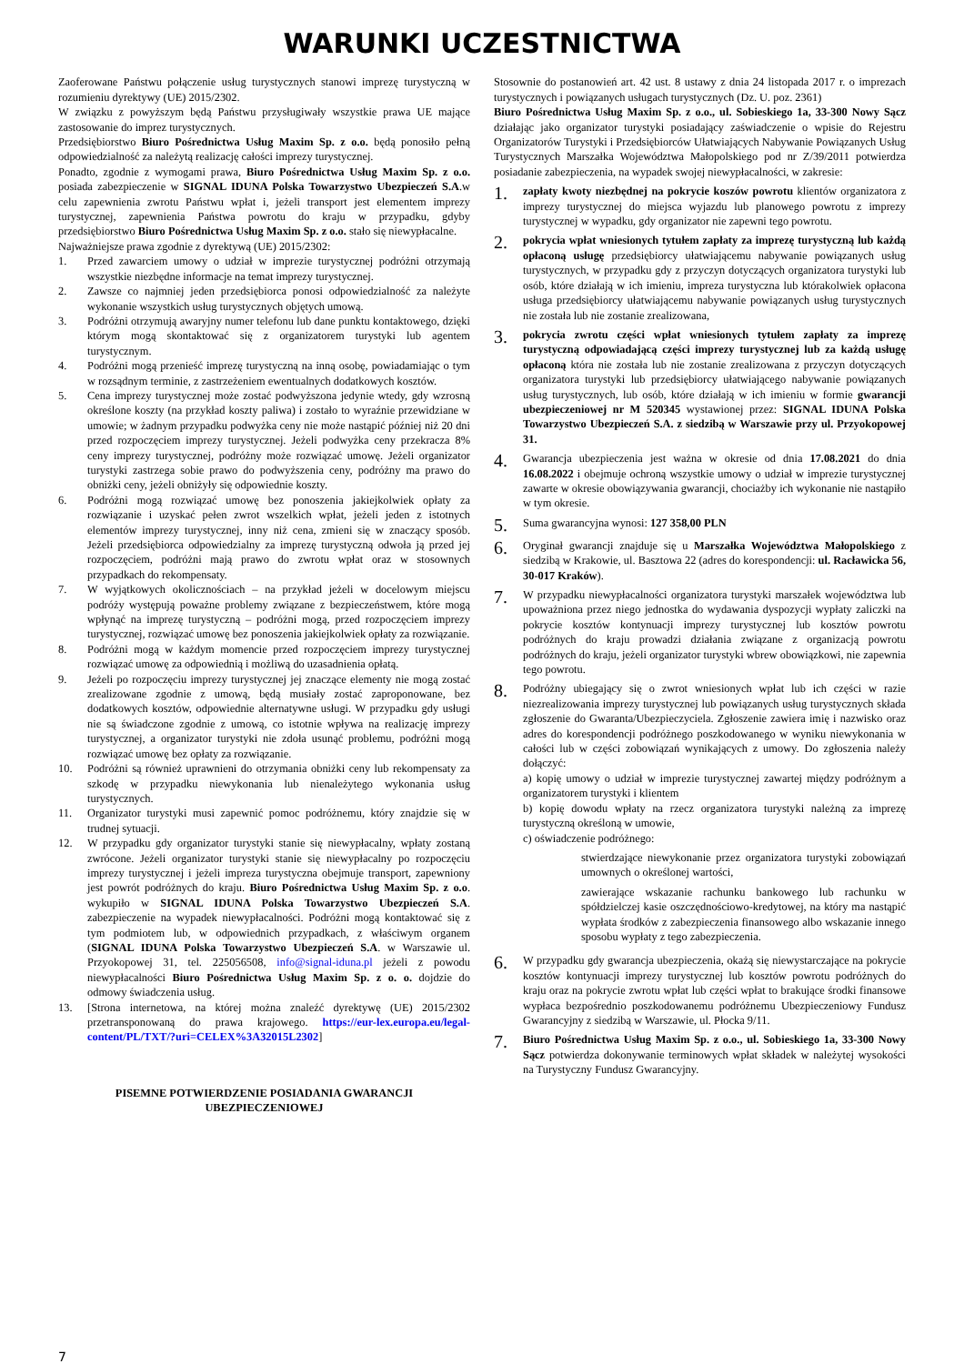WARUNKI UCZESTNICTWA
Zaoferowane Państwu połączenie usług turystycznych stanowi imprezę turystyczną w rozumieniu dyrektywy (UE) 2015/2302.
W związku z powyższym będą Państwu przysługiwały wszystkie prawa UE mające zastosowanie do imprez turystycznych.
Przedsiębiorstwo Biuro Pośrednictwa Usług Maxim Sp. z o.o. będą ponosiło pełną odpowiedzialność za należytą realizację całości imprezy turystycznej.
Ponadto, zgodnie z wymogami prawa, Biuro Pośrednictwa Usług Maxim Sp. z o.o. posiada zabezpieczenie w SIGNAL IDUNA Polska Towarzystwo Ubezpieczeń S.A.w celu zapewnienia zwrotu Państwu wpłat i, jeżeli transport jest elementem imprezy turystycznej, zapewnienia Państwa powrotu do kraju w przypadku, gdyby przedsiębiorstwo Biuro Pośrednictwa Usług Maxim Sp. z o.o. stało się niewypłacalne.
Najważniejsze prawa zgodnie z dyrektywą (UE) 2015/2302:
1. Przed zawarciem umowy o udział w imprezie turystycznej podróżni otrzymają wszystkie niezbędne informacje na temat imprezy turystycznej.
2. Zawsze co najmniej jeden przedsiębiorca ponosi odpowiedzialność za należyte wykonanie wszystkich usług turystycznych objętych umową.
3. Podróżni otrzymują awaryjny numer telefonu lub dane punktu kontaktowego, dzięki którym mogą skontaktować się z organizatorem turystyki lub agentem turystycznym.
4. Podróżni mogą przenieść imprezę turystyczną na inną osobę, powiadamiając o tym w rozsądnym terminie, z zastrzeżeniem ewentualnych dodatkowych kosztów.
5. Cena imprezy turystycznej może zostać podwyższona jedynie wtedy, gdy wzrosną określone koszty (na przykład koszty paliwa) i zostało to wyraźnie przewidziane w umowie; w żadnym przypadku podwyżka ceny nie może nastąpić później niż 20 dni przed rozpoczęciem imprezy turystycznej. Jeżeli podwyżka ceny przekracza 8% ceny imprezy turystycznej, podróżny może rozwiązać umowę. Jeżeli organizator turystyki zastrzega sobie prawo do podwyższenia ceny, podróżny ma prawo do obniżki ceny, jeżeli obniżyły się odpowiednie koszty.
6. Podróżni mogą rozwiązać umowę bez ponoszenia jakiejkolwiek opłaty za rozwiązanie i uzyskać pełen zwrot wszelkich wpłat, jeżeli jeden z istotnych elementów imprezy turystycznej, inny niż cena, zmieni się w znaczący sposób. Jeżeli przedsiębiorca odpowiedzialny za imprezę turystyczną odwoła ją przed jej rozpoczęciem, podróżni mają prawo do zwrotu wpłat oraz w stosownych przypadkach do rekompensaty.
7. W wyjątkowych okolicznościach – na przykład jeżeli w docelowym miejscu podróży występują poważne problemy związane z bezpieczeństwem, które mogą wpłynąć na imprezę turystyczną – podróżni mogą, przed rozpoczęciem imprezy turystycznej, rozwiązać umowę bez ponoszenia jakiejkolwiek opłaty za rozwiązanie.
8. Podróżni mogą w każdym momencie przed rozpoczęciem imprezy turystycznej rozwiązać umowę za odpowiednią i możliwą do uzasadnienia opłatą.
9. Jeżeli po rozpoczęciu imprezy turystycznej jej znaczące elementy nie mogą zostać zrealizowane zgodnie z umową, będą musiały zostać zaproponowane, bez dodatkowych kosztów, odpowiednie alternatywne usługi. W przypadku gdy usługi nie są świadczone zgodnie z umową, co istotnie wpływa na realizację imprezy turystycznej, a organizator turystyki nie zdoła usunąć problemu, podróżni mogą rozwiązać umowę bez opłaty za rozwiązanie.
10. Podróżni są również uprawnieni do otrzymania obniżki ceny lub rekompensaty za szkodę w przypadku niewykonania lub nienależytego wykonania usług turystycznych.
11. Organizator turystyki musi zapewnić pomoc podróżnemu, który znajdzie się w trudnej sytuacji.
12. W przypadku gdy organizator turystyki stanie się niewypłacalny, wpłaty zostaną zwrócone. Jeżeli organizator turystyki stanie się niewypłacalny po rozpoczęciu imprezy turystycznej i jeżeli impreza turystyczna obejmuje transport, zapewniony jest powrót podróżnych do kraju. Biuro Pośrednictwa Usług Maxim Sp. z o.o. wykupiło w SIGNAL IDUNA Polska Towarzystwo Ubezpieczeń S.A. zabezpieczenie na wypadek niewypłacalności. Podróżni mogą kontaktować się z tym podmiotem lub, w odpowiednich przypadkach, z właściwym organem (SIGNAL IDUNA Polska Towarzystwo Ubezpieczeń S.A. w Warszawie ul. Przyokopowej 31, tel. 225056508, info@signal-iduna.pl jeżeli z powodu niewypłacalności Biuro Pośrednictwa Usług Maxim Sp. z o. o. dojdzie do odmowy świadczenia usług.
13. [Strona internetowa, na której można znaleźć dyrektywę (UE) 2015/2302 przetransponowaną do prawa krajowego. https://eur-lex.europa.eu/legal-content/PL/TXT/?uri=CELEX%3A32015L2302]
PISEMNE POTWIERDZENIE POSIADANIA GWARANCJI
UBEZPIECZENIOWEJ
Stosownie do postanowień art. 42 ust. 8 ustawy z dnia 24 listopada 2017 r. o imprezach turystycznych i powiązanych usługach turystycznych (Dz. U. poz. 2361)
Biuro Pośrednictwa Usług Maxim Sp. z o.o., ul. Sobieskiego 1a, 33-300 Nowy Sącz działając jako organizator turystyki posiadający zaświadczenie o wpisie do Rejestru Organizatorów Turystyki i Przedsiębiorców Ułatwiających Nabywanie Powiązanych Usług Turystycznych Marszałka Województwa Małopolskiego pod nr Z/39/2011 potwierdza posiadanie zabezpieczenia, na wypadek swojej niewypłacalności, w zakresie:
1. zapłaty kwoty niezbędnej na pokrycie koszów powrotu klientów organizatora z imprezy turystycznej do miejsca wyjazdu lub planowego powrotu z imprezy turystycznej w wypadku, gdy organizator nie zapewni tego powrotu.
2. pokrycia wpłat wniesionych tytułem zapłaty za imprezę turystyczną lub każdą opłaconą usługę przedsiębiorcy ułatwiającemu nabywanie powiązanych usług turystycznych, w przypadku gdy z przyczyn dotyczących organizatora turystyki lub osób, które działają w ich imieniu, impreza turystyczna lub którakolwiek opłacona usługa przedsiębiorcy ułatwiającemu nabywanie powiązanych usług turystycznych nie została lub nie zostanie zrealizowana,
3. pokrycia zwrotu części wpłat wniesionych tytułem zapłaty za imprezę turystyczną odpowiadającą części imprezy turystycznej lub za każdą usługę opłaconą która nie została lub nie zostanie zrealizowana z przyczyn dotyczących organizatora turystyki lub przedsiębiorcy ułatwiającego nabywanie powiązanych usług turystycznych, lub osób, które działają w ich imieniu w formie gwarancji ubezpieczeniowej nr M 520345 wystawionej przez: SIGNAL IDUNA Polska Towarzystwo Ubezpieczeń S.A. z siedzibą w Warszawie przy ul. Przyokopowej 31.
4. Gwarancja ubezpieczenia jest ważna w okresie od dnia 17.08.2021 do dnia 16.08.2022 i obejmuje ochroną wszystkie umowy o udział w imprezie turystycznej zawarte w okresie obowiązywania gwarancji, chociażby ich wykonanie nie nastąpiło w tym okresie.
5. Suma gwarancyjna wynosi: 127 358,00 PLN
6. Oryginał gwarancji znajduje się u Marszałka Województwa Małopolskiego z siedzibą w Krakowie, ul. Basztowa 22 (adres do korespondencji: ul. Racławicka 56, 30-017 Kraków).
7. W przypadku niewypłacalności organizatora turystyki marszałek województwa lub upoważniona przez niego jednostka do wydawania dyspozycji wypłaty zaliczki na pokrycie kosztów kontynuacji imprezy turystycznej lub kosztów powrotu podróżnych do kraju prowadzi działania związane z organizacją powrotu podróżnych do kraju, jeżeli organizator turystyki wbrew obowiązkowi, nie zapewnia tego powrotu.
8. Podróżny ubiegający się o zwrot wniesionych wpłat lub ich części w razie niezrealizowania imprezy turystycznej lub powiązanych usług turystycznych składa zgłoszenie do Gwaranta/Ubezpieczyciela. Zgłoszenie zawiera imię i nazwisko oraz adres do korespondencji podróżnego poszkodowanego w wyniku niewykonania w całości lub w części zobowiązań wynikających z umowy. Do zgłoszenia należy dołączyć:
a) kopię umowy o udział w imprezie turystycznej zawartej między podróżnym a organizatorem turystyki i klientem
b) kopię dowodu wpłaty na rzecz organizatora turystyki należną za imprezę turystyczną określoną w umowie,
c) oświadczenie podróżnego:
stwierdzające niewykonanie przez organizatora turystyki zobowiązań umownych o określonej wartości,
zawierające wskazanie rachunku bankowego lub rachunku w spółdzielczej kasie oszczędnościowo-kredytowej, na który ma nastąpić wypłata środków z zabezpieczenia finansowego albo wskazanie innego sposobu wypłaty z tego zabezpieczenia.
6. W przypadku gdy gwarancja ubezpieczenia, okażą się niewystarczające na pokrycie kosztów kontynuacji imprezy turystycznej lub kosztów powrotu podróżnych do kraju oraz na pokrycie zwrotu wpłat lub części wpłat to brakujące środki finansowe wypłaca bezpośrednio poszkodowanemu podróżnemu Ubezpieczeniowy Fundusz Gwarancyjny z siedzibą w Warszawie, ul. Płocka 9/11.
7. Biuro Pośrednictwa Usług Maxim Sp. z o.o., ul. Sobieskiego 1a, 33-300 Nowy Sącz potwierdza dokonywanie terminowych wpłat składek w należytej wysokości na Turystyczny Fundusz Gwarancyjny.
7